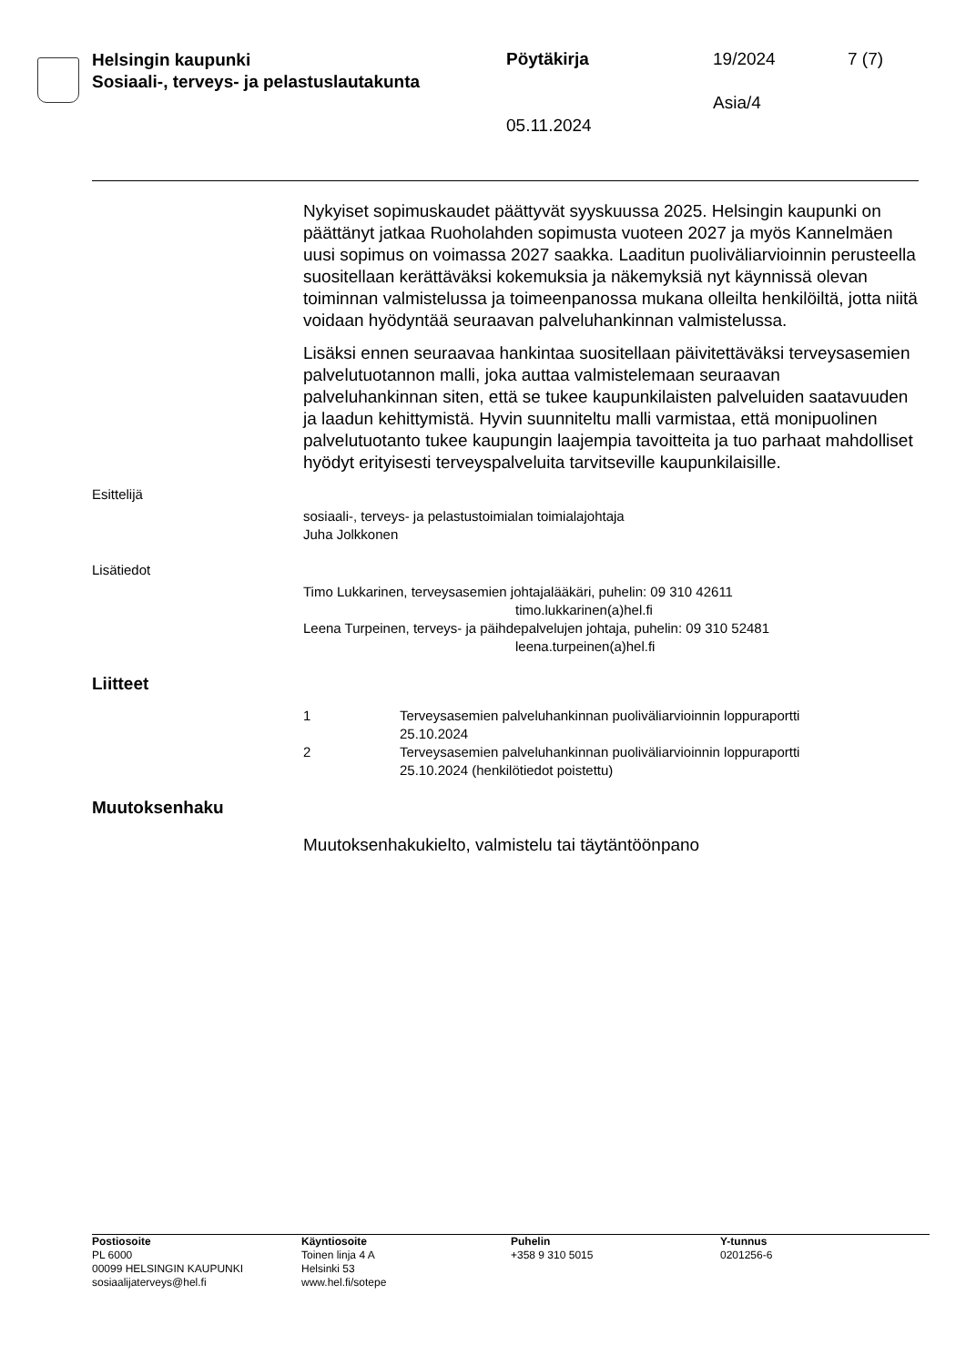Helsingin kaupunki
Sosiaali-, terveys- ja pelastuslautakunta
Pöytäkirja 19/2024 7 (7)
Asia/4
05.11.2024
Nykyiset sopimuskaudet päättyvät syyskuussa 2025. Helsingin kaupunki on päättänyt jatkaa Ruoholahden sopimusta vuoteen 2027 ja myös Kannelmäen uusi sopimus on voimassa 2027 saakka. Laaditun puoliväliarvioinnin perusteella suositellaan kerättäväksi kokemuksia ja näkemyksiä nyt käynnissä olevan toiminnan valmistelussa ja toimeenpanossa mukana olleilta henkilöiltä, jotta niitä voidaan hyödyntää seuraavan palveluhankinnan valmistelussa.
Lisäksi ennen seuraavaa hankintaa suositellaan päivitettäväksi terveysasemien palvelutuotannon malli, joka auttaa valmistelemaan seuraavan palveluhankinnan siten, että se tukee kaupunkilaisten palveluiden saatavuuden ja laadun kehittymistä. Hyvin suunniteltu malli varmistaa, että monipuolinen palvelutuotanto tukee kaupungin laajempia tavoitteita ja tuo parhaat mahdolliset hyödyt erityisesti terveyspalveluita tarvitseville kaupunkilaisille.
Esittelijä
sosiaali-, terveys- ja pelastustoimialan toimialajohtaja
Juha Jolkkonen
Lisätiedot
Timo Lukkarinen, terveysasemien johtajalääkäri, puhelin: 09 310 42611
timo.lukkarinen(a)hel.fi
Leena Turpeinen, terveys- ja päihdepalvelujen johtaja, puhelin: 09 310 52481
leena.turpeinen(a)hel.fi
Liitteet
| 1 | Terveysasemien palveluhankinnan puoliväliarvioinnin loppuraportti 25.10.2024 |
| 2 | Terveysasemien palveluhankinnan puoliväliarvioinnin loppuraportti 25.10.2024 (henkilötiedot poistettu) |
Muutoksenhaku
Muutoksenhakukielto, valmistelu tai täytäntöönpano
Postiosoite
PL 6000
00099 HELSINGIN KAUPUNKI
sosiaalijaterveys@hel.fi
Käyntiosoite
Toinen linja 4 A
Helsinki 53
www.hel.fi/sotepe
Puhelin
+358 9 310 5015
Y-tunnus
0201256-6